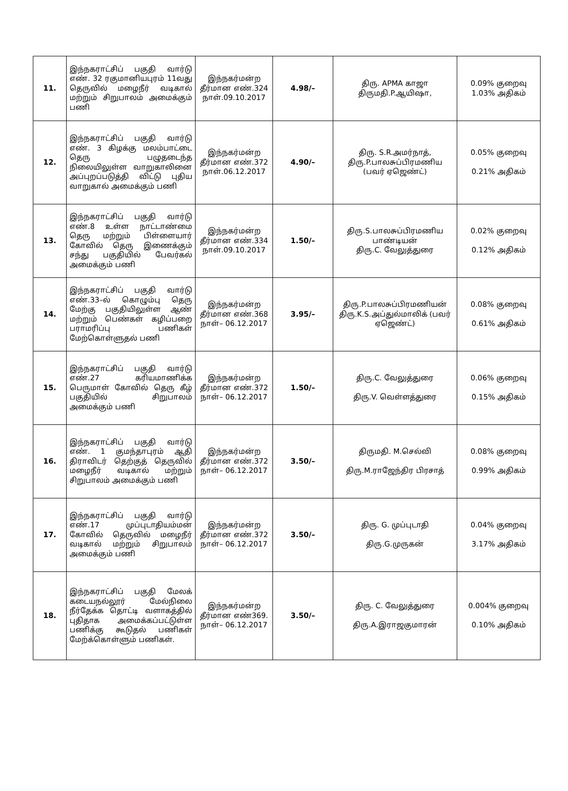| 11. | இந்நகராட்சிப் பகுதி வார்டு எண். 32 ரகுமானியபுரம் 11வது தெருவில் மழைநீர் வடிகால் மற்றும் சிறுபாலம் அமைக்கும் பணி | இந்நகர்மன்ற தீர்மான எண்.324 நாள்.09.10.2017 | 4.98/– | திரு. APMA காஜா திருமதி.P.ஆயிஷா, | 0.09% குறைவு 1.03% அதிகம் |
| 12. | இந்நகராட்சிப் பகுதி வார்டு எண். 3 கிழக்கு மலம்பாட்டை தெரு பழுதடைந்த நிலையிலுள்ள வாறுகாலினை அப்புறப்படுத்தி விட்டு புதிய வாறுகால் அமைக்கும் பணி | இந்நகர்மன்ற தீர்மான எண்.372 நாள்.06.12.2017 | 4.90/– | திரு. S.R.அமர்நாத், திரு.P.பாலசுப்பிரமணிய (பவர் ஏஜெண்ட்) | 0.05% குறைவு 0.21% அதிகம் |
| 13. | இந்நகராட்சிப் பகுதி வார்டு எண்.8 உள்ள நாட்டாண்மை தெரு மற்றும் பிள்ளையார் கோவில் தெரு இணைக்கும் சந்து பகுதியில் பேவர்கல் அமைக்கும் பணி | இந்நகர்மன்ற தீர்மான எண்.334 நாள்.09.10.2017 | 1.50/– | திரு.S.பாலசுப்பிரமணிய பாண்டியன் திரு.C. வேலுத்துரை | 0.02% குறைவு 0.12% அதிகம் |
| 14. | இந்நகராட்சிப் பகுதி வார்டு எண்.33–ல் கொழும்பு தெரு மேற்கு பகுதியிலுள்ள ஆண் மற்றும் பெண்கள் கழிப்பறை பராமரிப்பு பணிகள் மேற்கொள்ளுதல் பணி | இந்நகர்மன்ற தீர்மான எண்.368 நாள்– 06.12.2017 | 3.95/– | திரு.P.பாலசுப்பிரமணியன் திரு.K.S.அப்துல்மாலிக் (பவர் ஏஜெண்ட்) | 0.08% குறைவு 0.61% அதிகம் |
| 15. | இந்நகராட்சிப் பகுதி வார்டு எண்.27 கரியமாணிக்க பெருமாள் கோவில் தெரு கீழ் பகுதியில் சிறுபாலம் அமைக்கும் பணி | இந்நகர்மன்ற தீர்மான எண்.372 நாள்– 06.12.2017 | 1.50/– | திரு.C. வேலுத்துரை திரு.V. வெள்ளத்துரை | 0.06% குறைவு 0.15% அதிகம் |
| 16. | இந்நகராட்சிப் பகுதி வார்டு எண். 1 குமந்தாபுரம் ஆதி திராவிடர் தெற்குத் தெருவில் மழைநீர் வடிகால் மற்றும் சிறுபாலம் அமைக்கும் பணி | இந்நகர்மன்ற தீர்மான எண்.372 நாள்– 06.12.2017 | 3.50/– | திருமதி. M.செல்வி திரு.M.ராஜேந்திர பிரசாத் | 0.08% குறைவு 0.99% அதிகம் |
| 17. | இந்நகராட்சிப் பகுதி வார்டு எண்.17 முப்புடாதியம்மன் கோவில் தெருவில் மழைநீர் வடிகால் மற்றும் சிறுபாலம் அமைக்கும் பணி | இந்நகர்மன்ற தீர்மான எண்.372 நாள்– 06.12.2017 | 3.50/– | திரு. G. முப்புடாதி திரு.G.முருகன் | 0.04% குறைவு 3.17% அதிகம் |
| 18. | இந்நகராட்சிப் பகுதி மேலக் கடையநல்லூர் மேல்நிலை நீர்தேக்க தொட்டி வளாகத்தில் புதிதாக அமைக்கப்பட்டுள்ள பணிக்கு கூடுதல் பணிகள் மேற்க்கொள்ளும் பணிகள். | இந்நகர்மன்ற தீர்மான எண்369. நாள்– 06.12.2017 | 3.50/– | திரு. C. வேலுத்துரை திரு.A.இராஜகுமாரன் | 0.004% குறைவு 0.10% அதிகம் |